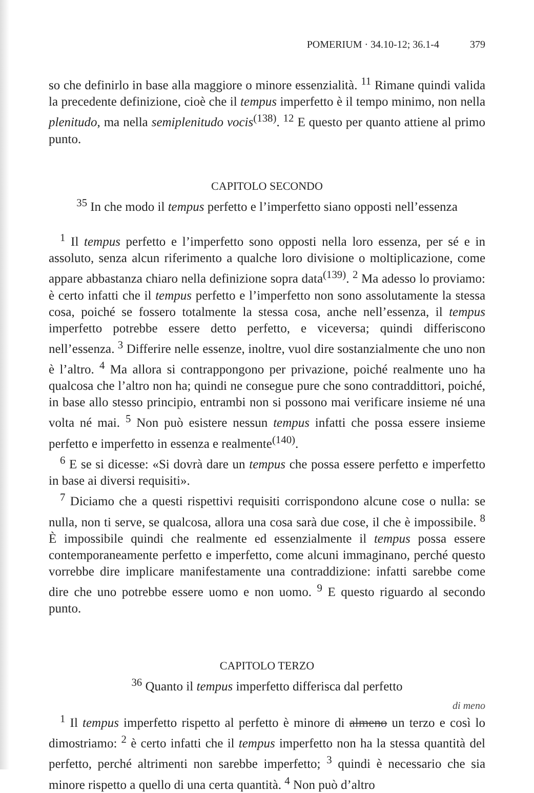POMERIUM · 34.10-12; 36.1-4 379
so che definirlo in base alla maggiore o minore essenzialità. <sup>11</sup> Rimane quindi valida la precedente definizione, cioè che il tempus imperfetto è il tempo minimo, non nella plenitudo, ma nella semiplenitudo vocis<sup>(138)</sup>. <sup>12</sup> E questo per quanto attiene al primo punto.
CAPITOLO SECONDO
<sup>35</sup> In che modo il tempus perfetto e l’imperfetto siano opposti nell’essenza
<sup>1</sup> Il tempus perfetto e l’imperfetto sono opposti nella loro essenza, per sé e in assoluto, senza alcun riferimento a qualche loro divisione o moltiplicazione, come appare abbastanza chiaro nella definizione sopra data<sup>(139)</sup>. <sup>2</sup> Ma adesso lo proviamo: è certo infatti che il tempus perfetto e l’imperfetto non sono assolutamente la stessa cosa, poiché se fossero totalmente la stessa cosa, anche nell’essenza, il tempus imperfetto potrebbe essere detto perfetto, e viceversa; quindi differiscono nell’essenza. <sup>3</sup> Differire nelle essenze, inoltre, vuol dire sostanzialmente che uno non è l’altro. <sup>4</sup> Ma allora si contrappongono per privazione, poiché realmente uno ha qualcosa che l’altro non ha; quindi ne consegue pure che sono contraddittori, poiché, in base allo stesso principio, entrambi non si possono mai verificare insieme né una volta né mai. <sup>5</sup> Non può esistere nessun tempus infatti che possa essere insieme perfetto e imperfetto in essenza e realmente<sup>(140)</sup>.
<sup>6</sup> E se si dicesse: «Si dovrà dare un tempus che possa essere perfetto e imperfetto in base ai diversi requisiti».
<sup>7</sup> Diciamo che a questi rispettivi requisiti corrispondono alcune cose o nulla: se nulla, non ti serve, se qualcosa, allora una cosa sarà due cose, il che è impossibile. <sup>8</sup> È impossibile quindi che realmente ed essenzialmente il tempus possa essere contemporaneamente perfetto e imperfetto, come alcuni immaginano, perché questo vorrebbe dire implicare manifestamente una contraddizione: infatti sarebbe come dire che uno potrebbe essere uomo e non uomo. <sup>9</sup> E questo riguardo al secondo punto.
CAPITOLO TERZO
<sup>36</sup> Quanto il tempus imperfetto differisca dal perfetto
di meno
<sup>1</sup> Il tempus imperfetto rispetto al perfetto è minore di almeno un terzo e così lo dimostriamo: <sup>2</sup> è certo infatti che il tempus imperfetto non ha la stessa quantità del perfetto, perché altrimenti non sarebbe imperfetto; <sup>3</sup> quindi è necessario che sia minore rispetto a quello di una certa quantità. <sup>4</sup> Non può d’altro